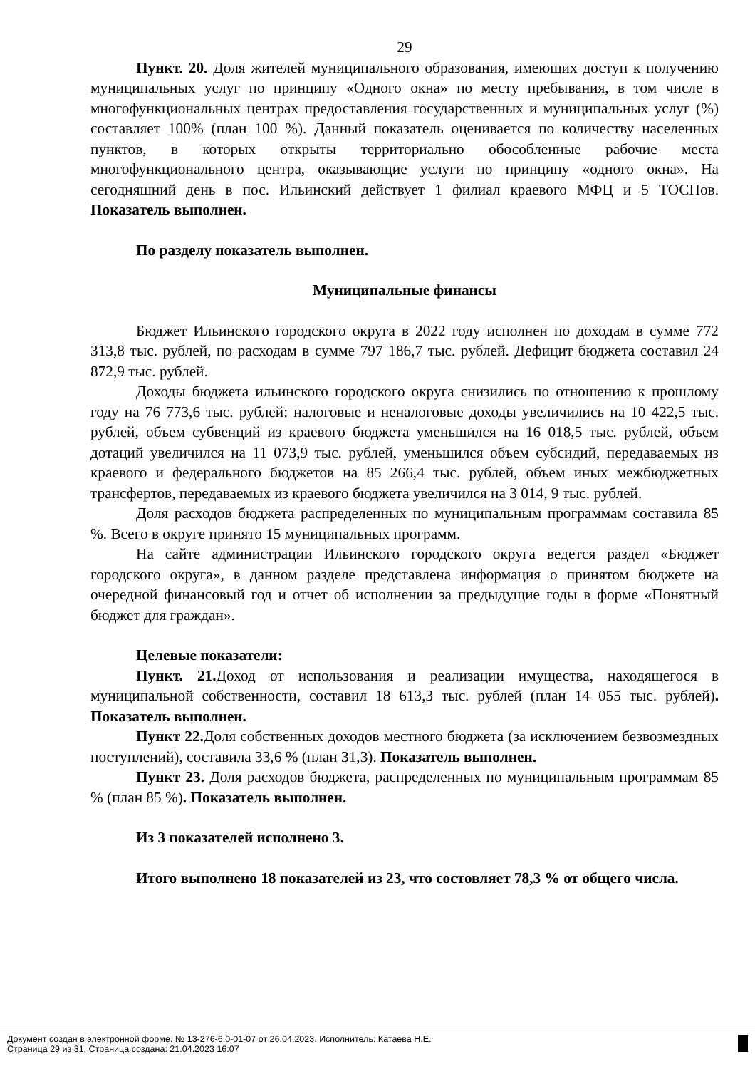29
Пункт. 20. Доля жителей муниципального образования, имеющих доступ к получению муниципальных услуг по принципу «Одного окна» по месту пребывания, в том числе в многофункциональных центрах предоставления государственных и муниципальных услуг (%) составляет 100% (план 100 %). Данный показатель оценивается по количеству населенных пунктов, в которых открыты территориально обособленные рабочие места многофункционального центра, оказывающие услуги по принципу «одного окна». На сегодняшний день в пос. Ильинский действует 1 филиал краевого МФЦ и 5 ТОСПов. Показатель выполнен.
По разделу показатель выполнен.
Муниципальные финансы
Бюджет Ильинского городского округа в 2022 году исполнен по доходам в сумме 772 313,8 тыс. рублей, по расходам в сумме 797 186,7 тыс. рублей. Дефицит бюджета составил 24 872,9 тыс. рублей.
Доходы бюджета ильинского городского округа снизились по отношению к прошлому году на 76 773,6 тыс. рублей: налоговые и неналоговые доходы увеличились на 10 422,5 тыс. рублей, объем субвенций из краевого бюджета уменьшился на 16 018,5 тыс. рублей, объем дотаций увеличился на 11 073,9 тыс. рублей, уменьшился объем субсидий, передаваемых из краевого и федерального бюджетов на 85 266,4 тыс. рублей, объем иных межбюджетных трансфертов, передаваемых из краевого бюджета увеличился на 3 014, 9 тыс. рублей.
Доля расходов бюджета распределенных по муниципальным программам составила 85 %. Всего в округе принято 15 муниципальных программ.
На сайте администрации Ильинского городского округа ведется раздел «Бюджет городского округа», в данном разделе представлена информация о принятом бюджете на очередной финансовый год и отчет об исполнении за предыдущие годы в форме «Понятный бюджет для граждан».
Целевые показатели:
Пункт. 21. Доход от использования и реализации имущества, находящегося в муниципальной собственности, составил 18 613,3 тыс. рублей (план 14 055 тыс. рублей). Показатель выполнен.
Пункт 22. Доля собственных доходов местного бюджета (за исключением безвозмездных поступлений), составила 33,6 % (план 31,3). Показатель выполнен.
Пункт 23. Доля расходов бюджета, распределенных по муниципальным программам 85 % (план 85 %). Показатель выполнен.
Из 3 показателей исполнено 3.
Итого выполнено 18 показателей из 23, что состовляет 78,3 % от общего числа.
Документ создан в электронной форме. № 13-276-6.0-01-07 от 26.04.2023. Исполнитель: Катаева Н.Е.
Страница 29 из 31. Страница создана: 21.04.2023 16:07